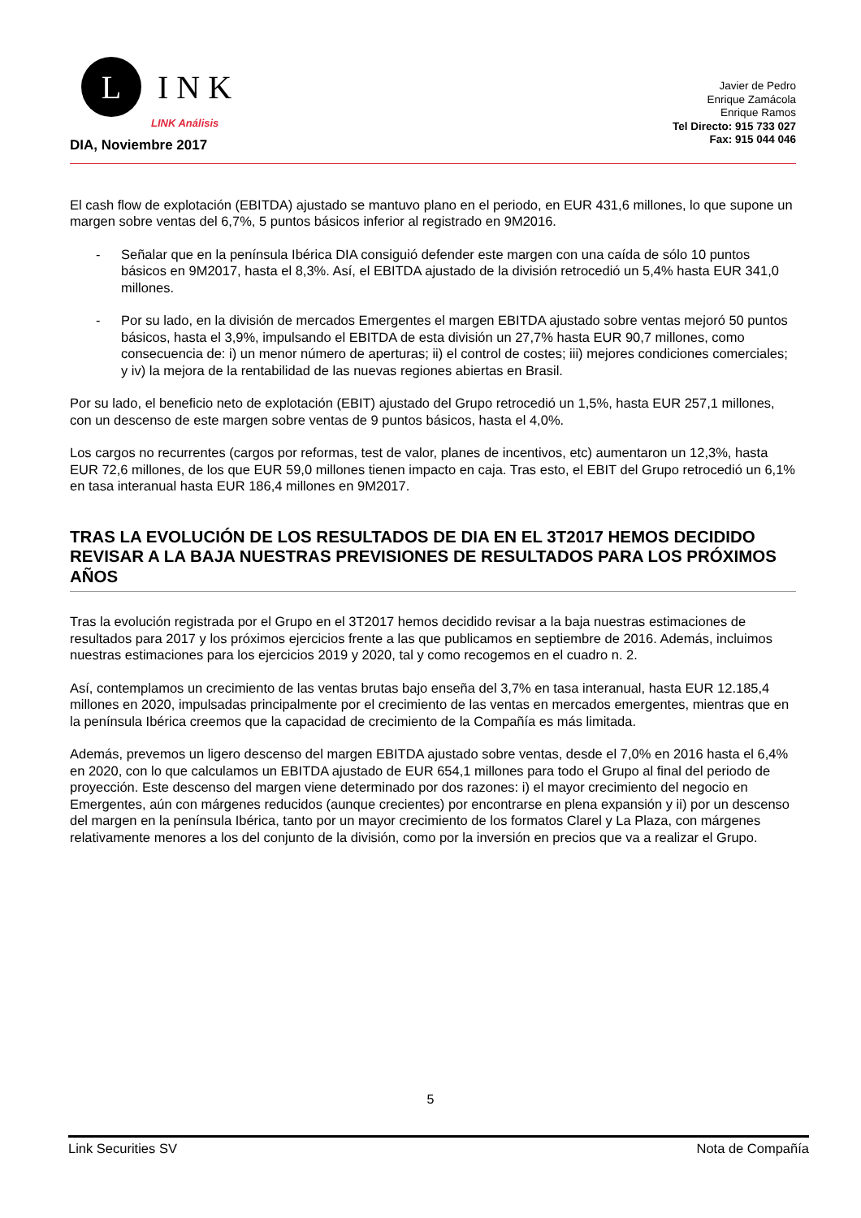L
INK
LINK Análisis
Javier de Pedro
Enrique Zamácola
Enrique Ramos
Tel Directo: 915 733 027
Fax: 915 044 046
DIA, Noviembre 2017
El cash flow de explotación (EBITDA) ajustado se mantuvo plano en el periodo, en EUR 431,6 millones, lo que supone un margen sobre ventas del 6,7%, 5 puntos básicos inferior al registrado en 9M2016.
- Señalar que en la península Ibérica DIA consiguió defender este margen con una caída de sólo 10 puntos básicos en 9M2017, hasta el 8,3%. Así, el EBITDA ajustado de la división retrocedió un 5,4% hasta EUR 341,0 millones.
- Por su lado, en la división de mercados Emergentes el margen EBITDA ajustado sobre ventas mejoró 50 puntos básicos, hasta el 3,9%, impulsando el EBITDA de esta división un 27,7% hasta EUR 90,7 millones, como consecuencia de: i) un menor número de aperturas; ii) el control de costes; iii) mejores condiciones comerciales; y iv) la mejora de la rentabilidad de las nuevas regiones abiertas en Brasil.
Por su lado, el beneficio neto de explotación (EBIT) ajustado del Grupo retrocedió un 1,5%, hasta EUR 257,1 millones, con un descenso de este margen sobre ventas de 9 puntos básicos, hasta el 4,0%.
Los cargos no recurrentes (cargos por reformas, test de valor, planes de incentivos, etc) aumentaron un 12,3%, hasta EUR 72,6 millones, de los que EUR 59,0 millones tienen impacto en caja. Tras esto, el EBIT del Grupo retrocedió un 6,1% en tasa interanual hasta EUR 186,4 millones en 9M2017.
TRAS LA EVOLUCIÓN DE LOS RESULTADOS DE DIA EN EL 3T2017 HEMOS DECIDIDO REVISAR A LA BAJA NUESTRAS PREVISIONES DE RESULTADOS PARA LOS PRÓXIMOS AÑOS
Tras la evolución registrada por el Grupo en el 3T2017 hemos decidido revisar a la baja nuestras estimaciones de resultados para 2017 y los próximos ejercicios frente a las que publicamos en septiembre de 2016. Además, incluimos nuestras estimaciones para los ejercicios 2019 y 2020, tal y como recogemos en el cuadro n. 2.
Así, contemplamos un crecimiento de las ventas brutas bajo enseña del 3,7% en tasa interanual, hasta EUR 12.185,4 millones en 2020, impulsadas principalmente por el crecimiento de las ventas en mercados emergentes, mientras que en la península Ibérica creemos que la capacidad de crecimiento de la Compañía es más limitada.
Además, prevemos un ligero descenso del margen EBITDA ajustado sobre ventas, desde el 7,0% en 2016 hasta el 6,4% en 2020, con lo que calculamos un EBITDA ajustado de EUR 654,1 millones para todo el Grupo al final del periodo de proyección. Este descenso del margen viene determinado por dos razones: i) el mayor crecimiento del negocio en Emergentes, aún con márgenes reducidos (aunque crecientes) por encontrarse en plena expansión y ii) por un descenso del margen en la península Ibérica, tanto por un mayor crecimiento de los formatos Clarel y La Plaza, con márgenes relativamente menores a los del conjunto de la división, como por la inversión en precios que va a realizar el Grupo.
5
Link Securities SV Nota de Compañía